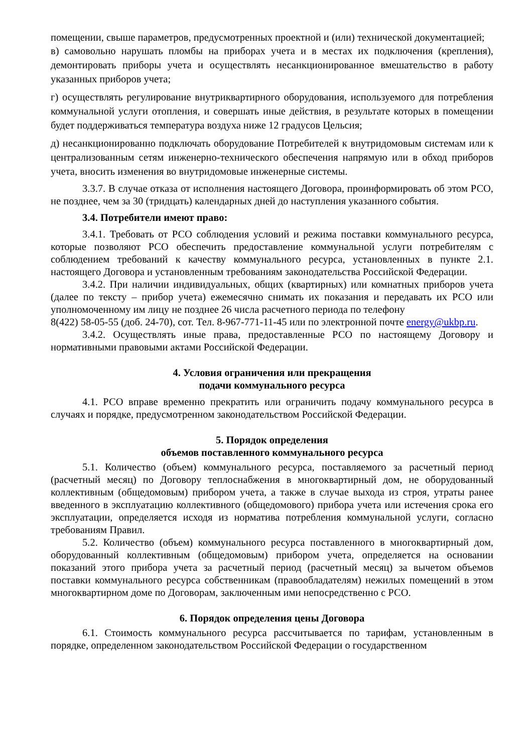помещении, свыше параметров, предусмотренных проектной и (или) технической документацией;
в) самовольно нарушать пломбы на приборах учета и в местах их подключения (крепления), демонтировать приборы учета и осуществлять несанкционированное вмешательство в работу указанных приборов учета;
г) осуществлять регулирование внутриквартирного оборудования, используемого для потребления коммунальной услуги отопления, и совершать иные действия, в результате которых в помещении будет поддерживаться температура воздуха ниже 12 градусов Цельсия;
д) несанкционированно подключать оборудование Потребителей к внутридомовым системам или к централизованным сетям инженерно-технического обеспечения напрямую или в обход приборов учета, вносить изменения во внутридомовые инженерные системы.
3.3.7. В случае отказа от исполнения настоящего Договора, проинформировать об этом РСО, не позднее, чем за 30 (тридцать) календарных дней до наступления указанного события.
3.4. Потребители имеют право:
3.4.1. Требовать от РСО соблюдения условий и режима поставки коммунального ресурса, которые позволяют РСО обеспечить предоставление коммунальной услуги потребителям с соблюдением требований к качеству коммунального ресурса, установленных в пункте 2.1. настоящего Договора и установленным требованиям законодательства Российской Федерации.
3.4.2. При наличии индивидуальных, общих (квартирных) или комнатных приборов учета (далее по тексту – прибор учета) ежемесячно снимать их показания и передавать их РСО или уполномоченному им лицу не позднее 26 числа расчетного периода по телефону
8(422) 58-05-55 (доб. 24-70), сот. Тел. 8-967-771-11-45 или по электронной почте energy@ukbp.ru.
3.4.2. Осуществлять иные права, предоставленные РСО по настоящему Договору и нормативными правовыми актами Российской Федерации.
4. Условия ограничения или прекращения
подачи коммунального ресурса
4.1. РСО вправе временно прекратить или ограничить подачу коммунального ресурса в случаях и порядке, предусмотренном законодательством Российской Федерации.
5. Порядок определения
объемов поставленного коммунального ресурса
5.1. Количество (объем) коммунального ресурса, поставляемого за расчетный период (расчетный месяц) по Договору теплоснабжения в многоквартирный дом, не оборудованный коллективным (общедомовым) прибором учета, а также в случае выхода из строя, утраты ранее введенного в эксплуатацию коллективного (общедомового) прибора учета или истечения срока его эксплуатации, определяется исходя из норматива потребления коммунальной услуги, согласно требованиям Правил.
5.2. Количество (объем) коммунального ресурса поставленного в многоквартирный дом, оборудованный коллективным (общедомовым) прибором учета, определяется на основании показаний этого прибора учета за расчетный период (расчетный месяц) за вычетом объемов поставки коммунального ресурса собственникам (правообладателям) нежилых помещений в этом многоквартирном доме по Договорам, заключенным ими непосредственно с РСО.
6. Порядок определения цены Договора
6.1. Стоимость коммунального ресурса рассчитывается по тарифам, установленным в порядке, определенном законодательством Российской Федерации о государственном